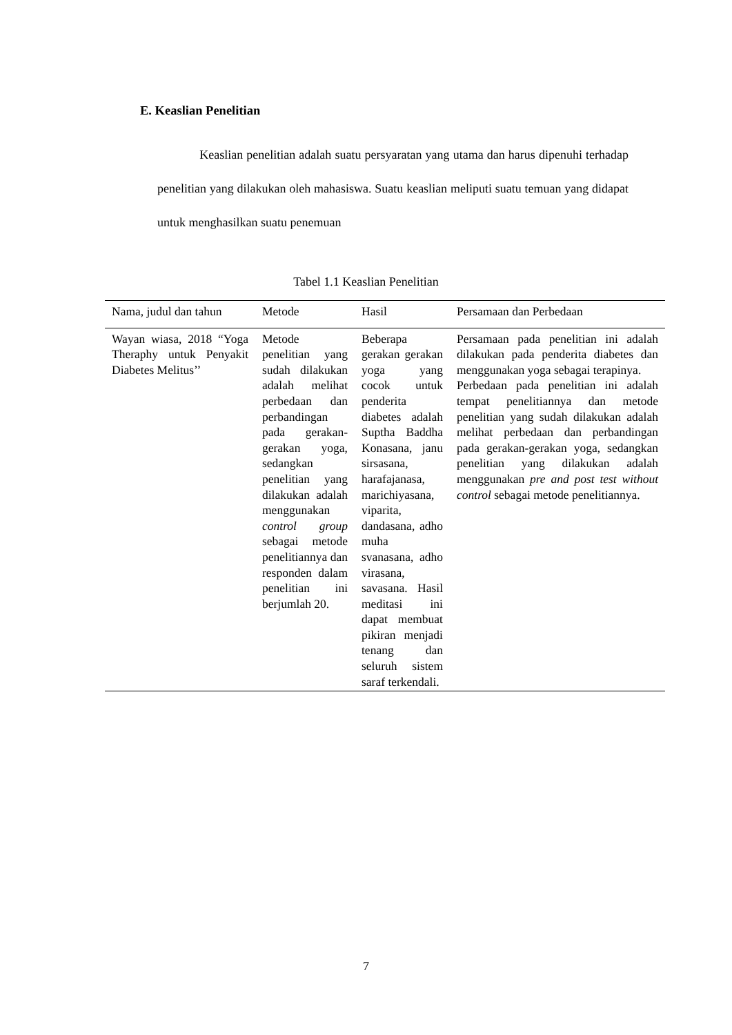E. Keaslian Penelitian
Keaslian penelitian adalah suatu persyaratan yang utama dan harus dipenuhi terhadap penelitian yang dilakukan oleh mahasiswa. Suatu keaslian meliputi suatu temuan yang didapat untuk menghasilkan suatu penemuan
Tabel 1.1 Keaslian Penelitian
| Nama, judul dan tahun | Metode | Hasil | Persamaan dan Perbedaan |
| --- | --- | --- | --- |
| Wayan wiasa, 2018 “Yoga Theraphy untuk Penyakit Diabetes Melitus’’ | Metode penelitian yang sudah dilakukan adalah melihat perbedaan dan perbandingan pada gerakan-gerakan yoga, sedangkan penelitian yang dilakukan adalah menggunakan control group sebagai metode penelitiannya dan responden dalam penelitian ini berjumlah 20. | Beberapa gerakan gerakan yoga yang cocok untuk penderita diabetes adalah Suptha Baddha Konasana, janu sirsasana, harafajanasa, marichiyasana, viparita, dandasana, adho muha svanasana, adho virasana, savasana. Hasil meditasi ini dapat membuat pikiran menjadi tenang dan seluruh sistem saraf terkendali. | Persamaan pada penelitian ini adalah dilakukan pada penderita diabetes dan menggunakan yoga sebagai terapinya. Perbedaan pada penelitian ini adalah tempat penelitiannya dan metode penelitian yang sudah dilakukan adalah melihat perbedaan dan perbandingan pada gerakan-gerakan yoga, sedangkan penelitian yang dilakukan adalah menggunakan pre and post test without control sebagai metode penelitiannya. |
7